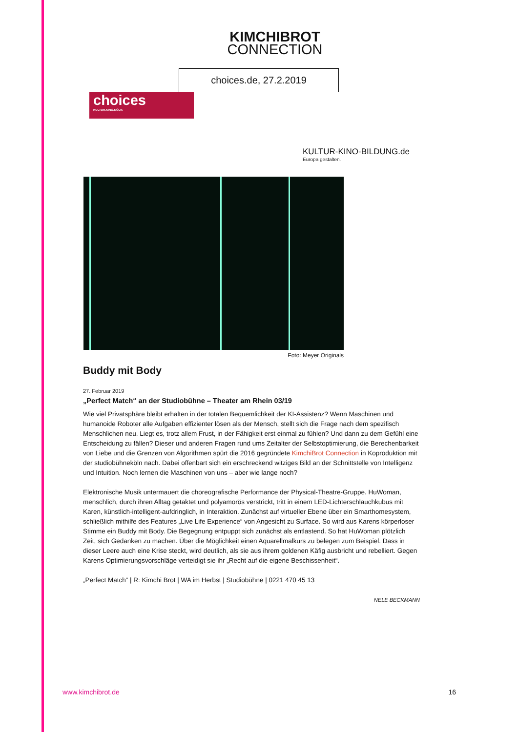KIMCHIBROT
CONNECTION
choices.de, 27.2.2019
choices
KULTUR.KINO.KÖLN.
KULTUR-KINO-BILDUNG.de
Europa gestalten.
Foto: Meyer Originals
Buddy mit Body
27. Februar 2019
„Perfect Match“ an der Studiobühne – Theater am Rhein 03/19
Wie viel Privatsphäre bleibt erhalten in der totalen Bequemlichkeit der KI-Assistenz? Wenn Maschinen und humanoide Roboter alle Aufgaben effizienter lösen als der Mensch, stellt sich die Frage nach dem spezifisch Menschlichen neu. Liegt es, trotz allem Frust, in der Fähigkeit erst einmal zu fühlen? Und dann zu dem Gefühl eine Entscheidung zu fällen? Dieser und anderen Fragen rund ums Zeitalter der Selbstoptimierung, die Berechenbarkeit von Liebe und die Grenzen von Algorithmen spürt die 2016 gegründete KimchiBrot Connection in Koproduktion mit der studiobühneköln nach. Dabei offenbart sich ein erschreckend witziges Bild an der Schnittstelle von Intelligenz und Intuition. Noch lernen die Maschinen von uns – aber wie lange noch?
Elektronische Musik untermauert die choreografische Performance der Physical-Theatre-Gruppe. HuWoman, menschlich, durch ihren Alltag getaktet und polyamorös verstrickt, tritt in einem LED-Lichterschlauchkubus mit Karen, künstlich-intelligent-aufdringlich, in Interaktion. Zunächst auf virtueller Ebene über ein Smarthomesystem, schließlich mithilfe des Features „Live Life Experience“ von Angesicht zu Surface. So wird aus Karens körperloser Stimme ein Buddy mit Body. Die Begegnung entpuppt sich zunächst als entlastend. So hat HuWoman plötzlich Zeit, sich Gedanken zu machen. Über die Möglichkeit einen Aquarellmalkurs zu belegen zum Beispiel. Dass in dieser Leere auch eine Krise steckt, wird deutlich, als sie aus ihrem goldenen Käfig ausbricht und rebelliert. Gegen Karens Optimierungsvorschläge verteidigt sie ihr „Recht auf die eigene Beschissenheit“.
„Perfect Match“ | R: Kimchi Brot | WA im Herbst | Studiobühne | 0221 470 45 13
NELE BECKMANN
www.kimchibrot.de 16